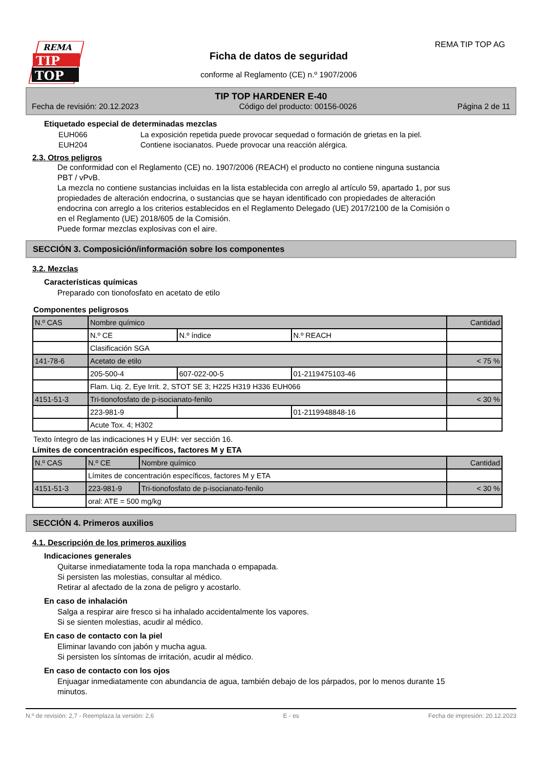REMA
TIP
TOP
REMA TIP TOP AG
Ficha de datos de seguridad
conforme al Reglamento (CE) n.º 1907/2006
TIP TOP HARDENER E-40
Fecha de revisión: 20.12.2023 Código del producto: 00156-0026 Página 2 de 11
Etiquetado especial de determinadas mezclas
EUH066 La exposición repetida puede provocar sequedad o formación de grietas en la piel.
EUH204 Contiene isocianatos. Puede provocar una reacción alérgica.
2.3. Otros peligros
De conformidad con el Reglamento (CE) no. 1907/2006 (REACH) el producto no contiene ninguna sustancia PBT / vPvB.
La mezcla no contiene sustancias incluidas en la lista establecida con arreglo al artículo 59, apartado 1, por sus propiedades de alteración endocrina, o sustancias que se hayan identificado con propiedades de alteración endocrina con arreglo a los criterios establecidos en el Reglamento Delegado (UE) 2017/2100 de la Comisión o en el Reglamento (UE) 2018/605 de la Comisión.
Puede formar mezclas explosivas con el aire.
SECCIÓN 3. Composición/información sobre los componentes
3.2. Mezclas
Características químicas
Preparado con tionofosfato en acetato de etilo
Componentes peligrosos
| N.º CAS | Nombre químico | | | Cantidad |
| | N.º CE | N.º índice | N.º REACH | |
| | Clasificación SGA | | | |
| 141-78-6 | Acetato de etilo | | | < 75 % |
| | 205-500-4 | 607-022-00-5 | 01-2119475103-46 | |
| | Flam. Liq. 2, Eye Irrit. 2, STOT SE 3; H225 H319 H336 EUH066 | | | |
| 4151-51-3 | Tri-tionofosfato de p-isocianato-fenilo | | | < 30 % |
| | 223-981-9 | | 01-2119948848-16 | |
| | Acute Tox. 4; H302 | | | |
Texto íntegro de las indicaciones H y EUH: ver sección 16.
Límites de concentración específicos, factores M y ETA
| N.º CAS | N.º CE | Nombre químico | Cantidad |
| | Límites de concentración específicos, factores M y ETA | | |
| 4151-51-3 | 223-981-9 | Tri-tionofosfato de p-isocianato-fenilo | < 30 % |
| | oral: ATE = 500 mg/kg | | |
SECCIÓN 4. Primeros auxilios
4.1. Descripción de los primeros auxilios
Indicaciones generales
Quitarse inmediatamente toda la ropa manchada o empapada.
Si persisten las molestias, consultar al médico.
Retirar al afectado de la zona de peligro y acostarlo.
En caso de inhalación
Salga a respirar aire fresco si ha inhalado accidentalmente los vapores.
Si se sienten molestias, acudir al médico.
En caso de contacto con la piel
Eliminar lavando con jabón y mucha agua.
Si persisten los síntomas de irritación, acudir al médico.
En caso de contacto con los ojos
Enjuagar inmediatamente con abundancia de agua, también debajo de los párpados, por lo menos durante 15 minutos.
N.º de revisión: 2,7 - Reemplaza la versión: 2,6 E - es Fecha de impresión: 20.12.2023